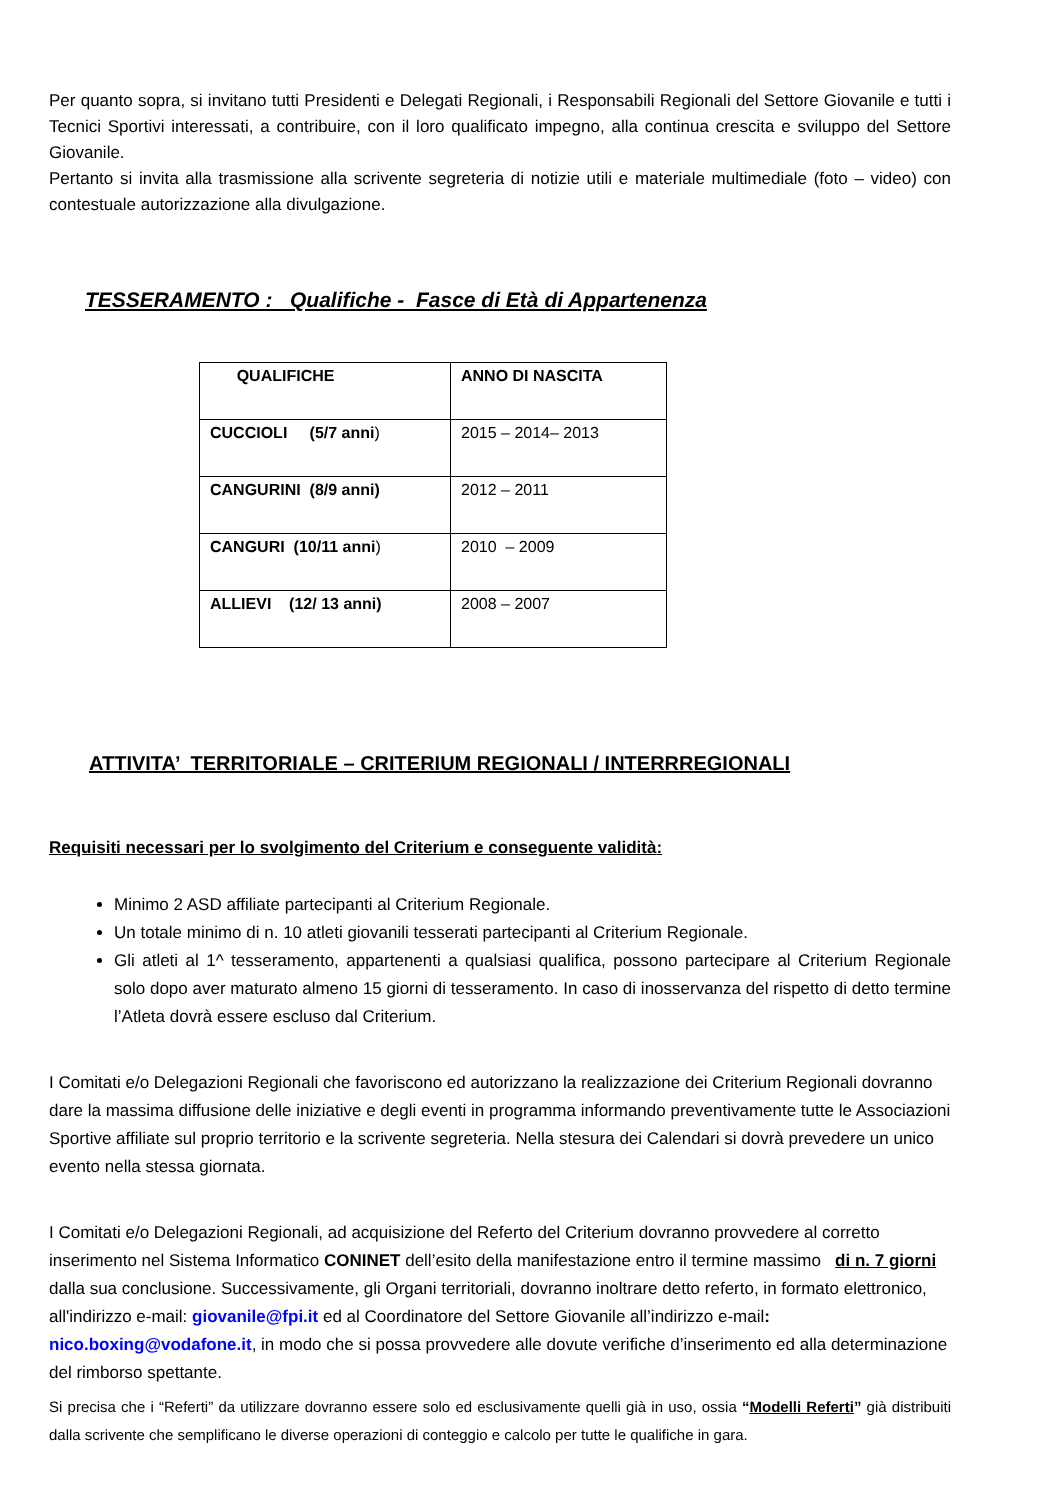Per quanto sopra, si invitano tutti Presidenti e Delegati Regionali, i Responsabili Regionali del Settore Giovanile e tutti i Tecnici Sportivi interessati, a contribuire, con il loro qualificato impegno, alla continua crescita e sviluppo del Settore Giovanile.
Pertanto si invita alla trasmissione alla scrivente segreteria di notizie utili e materiale multimediale (foto – video) con contestuale autorizzazione alla divulgazione.
TESSERAMENTO : Qualifiche - Fasce di Età di Appartenenza
| QUALIFICHE | ANNO DI NASCITA |
| --- | --- |
| CUCCIOLI (5/7 anni ) | 2015 – 2014– 2013 |
| CANGURINI (8/9 anni) | 2012 – 2011 |
| CANGURI (10/11 anni ) | 2010 – 2009 |
| ALLIEVI (12/ 13 anni) | 2008 – 2007 |
ATTIVITA’ TERRITORIALE – CRITERIUM REGIONALI / INTERRREGIONALI
Requisiti necessari per lo svolgimento del Criterium e conseguente validità:
Minimo 2 ASD affiliate partecipanti al Criterium Regionale.
Un totale minimo di n. 10 atleti giovanili tesserati partecipanti al Criterium Regionale.
Gli atleti al 1^ tesseramento, appartenenti a qualsiasi qualifica, possono partecipare al Criterium Regionale solo dopo aver maturato almeno 15 giorni di tesseramento. In caso di inosservanza del rispetto di detto termine l’Atleta dovrà essere escluso dal Criterium.
I Comitati e/o Delegazioni Regionali che favoriscono ed autorizzano la realizzazione dei Criterium Regionali dovranno dare la massima diffusione delle iniziative e degli eventi in programma informando preventivamente tutte le Associazioni Sportive affiliate sul proprio territorio e la scrivente segreteria. Nella stesura dei Calendari si dovrà prevedere un unico evento nella stessa giornata.
I Comitati e/o Delegazioni Regionali, ad acquisizione del Referto del Criterium dovranno provvedere al corretto inserimento nel Sistema Informatico CONINET dell’esito della manifestazione entro il termine massimo di n. 7 giorni dalla sua conclusione. Successivamente, gli Organi territoriali, dovranno inoltrare detto referto, in formato elettronico, all'indirizzo e-mail: giovanile@fpi.it ed al Coordinatore del Settore Giovanile all’indirizzo e-mail: nico.boxing@vodafone.it, in modo che si possa provvedere alle dovute verifiche d’inserimento ed alla determinazione del rimborso spettante.
Si precisa che i “Referti” da utilizzare dovranno essere solo ed esclusivamente quelli già in uso, ossia “Modelli Referti” già distribuiti dalla scrivente che semplificano le diverse operazioni di conteggio e calcolo per tutte le qualifiche in gara.